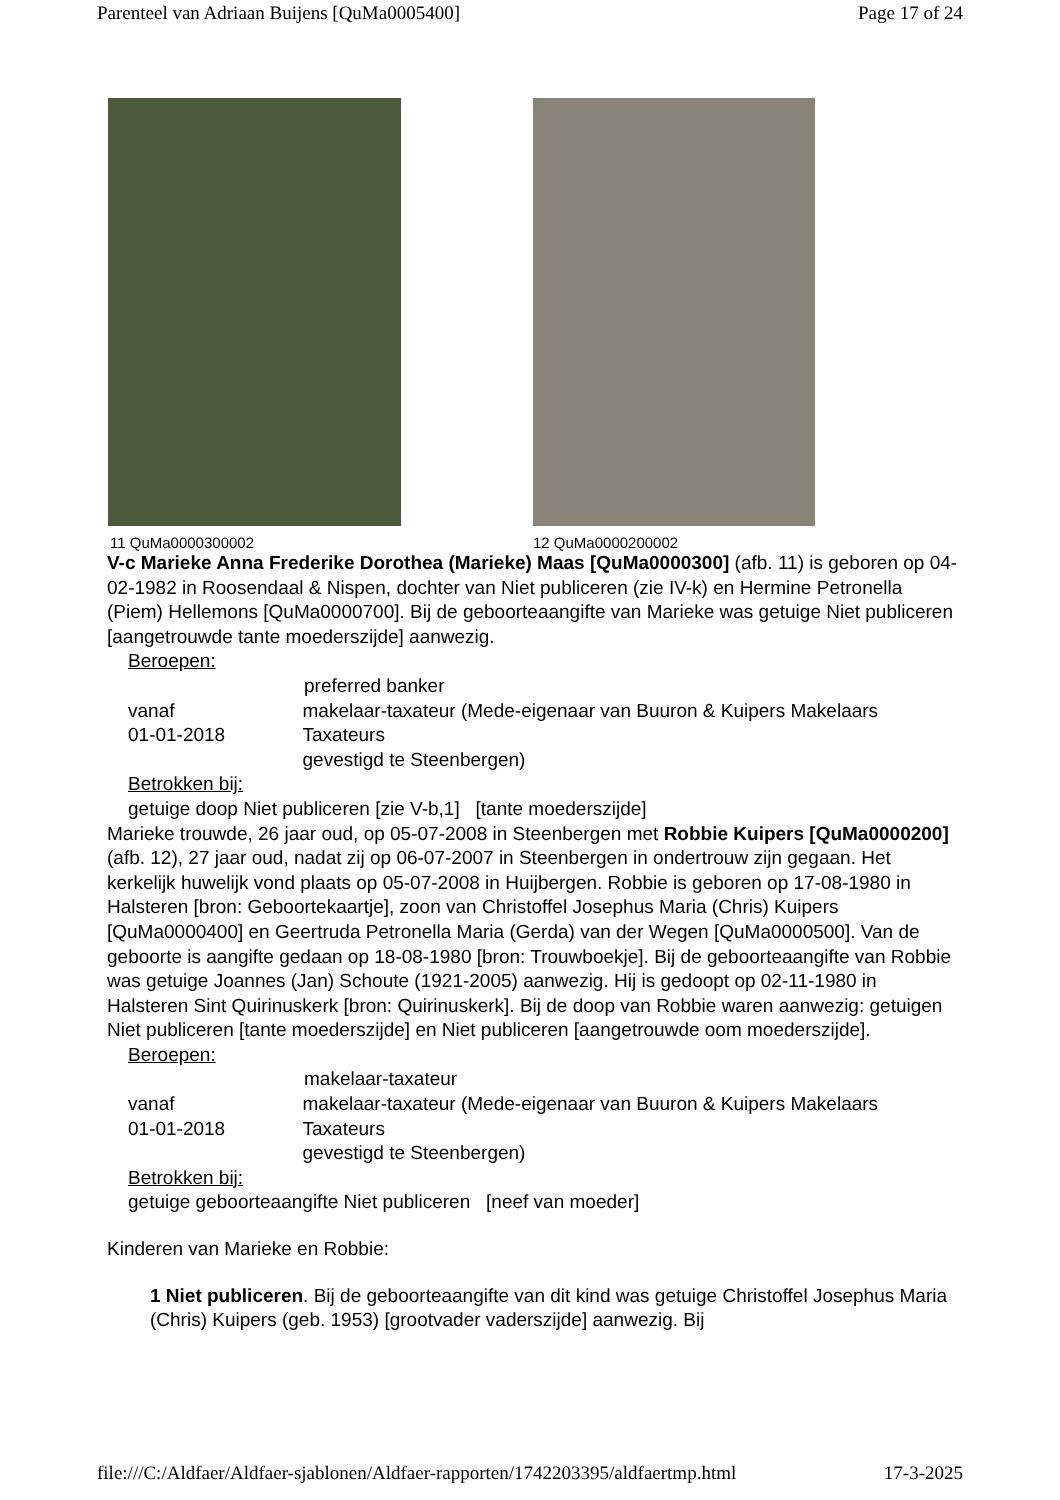Parenteel van Adriaan Buijens [QuMa0005400] Page 17 of 24
11 QuMa0000300002 12 QuMa0000200002
V-c Marieke Anna Frederike Dorothea (Marieke) Maas [QuMa0000300] (afb. 11) is geboren op 04-02-1982 in Roosendaal & Nispen, dochter van Niet publiceren (zie IV-k) en Hermine Petronella (Piem) Hellemons [QuMa0000700]. Bij de geboorteaangifte van Marieke was getuige Niet publiceren [aangetrouwde tante moederszijde] aanwezig.
Beroepen:
preferred banker
vanaf
01-01-2018
makelaar-taxateur (Mede-eigenaar van Buuron & Kuipers Makelaars Taxateurs
gevestigd te Steenbergen)
Betrokken bij:
getuige doop Niet publiceren [zie V-b,1] [tante moederszijde]
Marieke trouwde, 26 jaar oud, op 05-07-2008 in Steenbergen met Robbie Kuipers [QuMa0000200] (afb. 12), 27 jaar oud, nadat zij op 06-07-2007 in Steenbergen in ondertrouw zijn gegaan. Het kerkelijk huwelijk vond plaats op 05-07-2008 in Huijbergen. Robbie is geboren op 17-08-1980 in Halsteren [bron: Geboortekaartje], zoon van Christoffel Josephus Maria (Chris) Kuipers [QuMa0000400] en Geertruda Petronella Maria (Gerda) van der Wegen [QuMa0000500]. Van de geboorte is aangifte gedaan op 18-08-1980 [bron: Trouwboekje]. Bij de geboorteaangifte van Robbie was getuige Joannes (Jan) Schoute (1921-2005) aanwezig. Hij is gedoopt op 02-11-1980 in Halsteren Sint Quirinuskerk [bron: Quirinuskerk]. Bij de doop van Robbie waren aanwezig: getuigen Niet publiceren [tante moederszijde] en Niet publiceren [aangetrouwde oom moederszijde].
Beroepen:
makelaar-taxateur
vanaf
01-01-2018
makelaar-taxateur (Mede-eigenaar van Buuron & Kuipers Makelaars Taxateurs
gevestigd te Steenbergen)
Betrokken bij:
getuige geboorteaangifte Niet publiceren [neef van moeder]
Kinderen van Marieke en Robbie:
1 Niet publiceren. Bij de geboorteaangifte van dit kind was getuige Christoffel Josephus Maria (Chris) Kuipers (geb. 1953) [grootvader vaderszijde] aanwezig. Bij
file:///C:/Aldfaer/Aldfaer-sjablonen/Aldfaer-rapporten/1742203395/aldfaertmp.html 17-3-2025